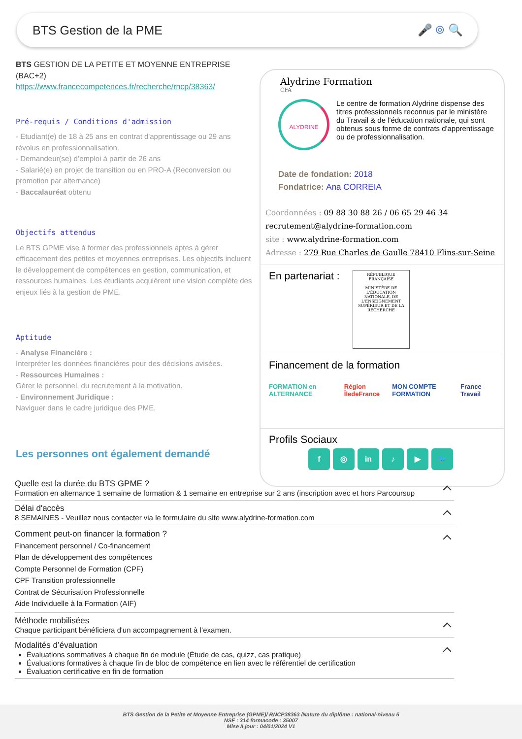BTS Gestion de la PME 🎤 ⌾ 🔍
BTS GESTION DE LA PETITE ET MOYENNE ENTREPRISE (BAC+2)
https://www.francecompetences.fr/recherche/rncp/38363/
Pré-requis / Conditions d'admission
- Etudiant(e) de 18 à 25 ans en contrat d'apprentissage ou 29 ans révolus en professionnalisation.
- Demandeur(se) d’emploi à partir de 26 ans
- Salarié(e) en projet de transition ou en PRO-A (Reconversion ou promotion par alternance)
- Baccalauréat obtenu
Objectifs attendus
Le BTS GPME vise à former des professionnels aptes à gérer efficacement des petites et moyennes entreprises. Les objectifs incluent le développement de compétences en gestion, communication, et ressources humaines. Les étudiants acquièrent une vision complète des enjeux liés à la gestion de PME.
Aptitude
- Analyse Financière :
Interpréter les données financières pour des décisions avisées.
- Ressources Humaines :
Gérer le personnel, du recrutement à la motivation.
- Environnement Juridique :
Naviguer dans le cadre juridique des PME.
Les personnes ont également demandé
Alydrine Formation
CFA
ALYDRINE
Le centre de formation Alydrine dispense des titres professionnels reconnus par le ministère du Travail & de l'éducation nationale, qui sont obtenus sous forme de contrats d'apprentissage ou de professionnalisation.
Date de fondation: 2018
Fondatrice: Ana CORREIA
Coordonnées : 09 88 30 88 26 / 06 65 29 46 34
recrutement@alydrine-formation.com
site : www.alydrine-formation.com
Adresse : 279 Rue Charles de Gaulle 78410 Flins-sur-Seine
En partenariat :
RÉPUBLIQUE FRANÇAISE
MINISTÈRE DE L'ÉDUCATION NATIONALE, DE L'ENSEIGNEMENT SUPÉRIEUR ET DE LA RECHERCHE
Financement de la formation
FORMATION en ALTERNANCE Région ÎledeFrance MON COMPTE FORMATION France Travail
Profils Sociaux
f ◎ in ♪ ▶ 🐦
Quelle est la durée du BTS GPME ?
Formation en alternance 1 semaine de formation & 1 semaine en entreprise sur 2 ans (inscription avec et hors Parcoursup
Délai d'accès
8 SEMAINES - Veuillez nous contacter via le formulaire du site www.alydrine-formation.com
Comment peut-on financer la formation ?
Financement personnel / Co-financement
Plan de développement des compétences
Compte Personnel de Formation (CPF)
CPF Transition professionnelle
Contrat de Sécurisation Professionnelle
Aide Individuelle à la Formation (AIF)
Méthode mobilisées
Chaque participant bénéficiera d'un accompagnement à l’examen.
Modalités d’évaluation
Évaluations sommatives à chaque fin de module (Étude de cas, quizz, cas pratique)
Évaluations formatives à chaque fin de bloc de compétence en lien avec le référentiel de certification
Évaluation certificative en fin de formation
BTS Gestion de la Petite et Moyenne Entreprise (GPME)/ RNCP38363 /Nature du diplôme : national-niveau 5
NSF : 314 formacode : 35007
Mise à jour : 04/01/2024 V1